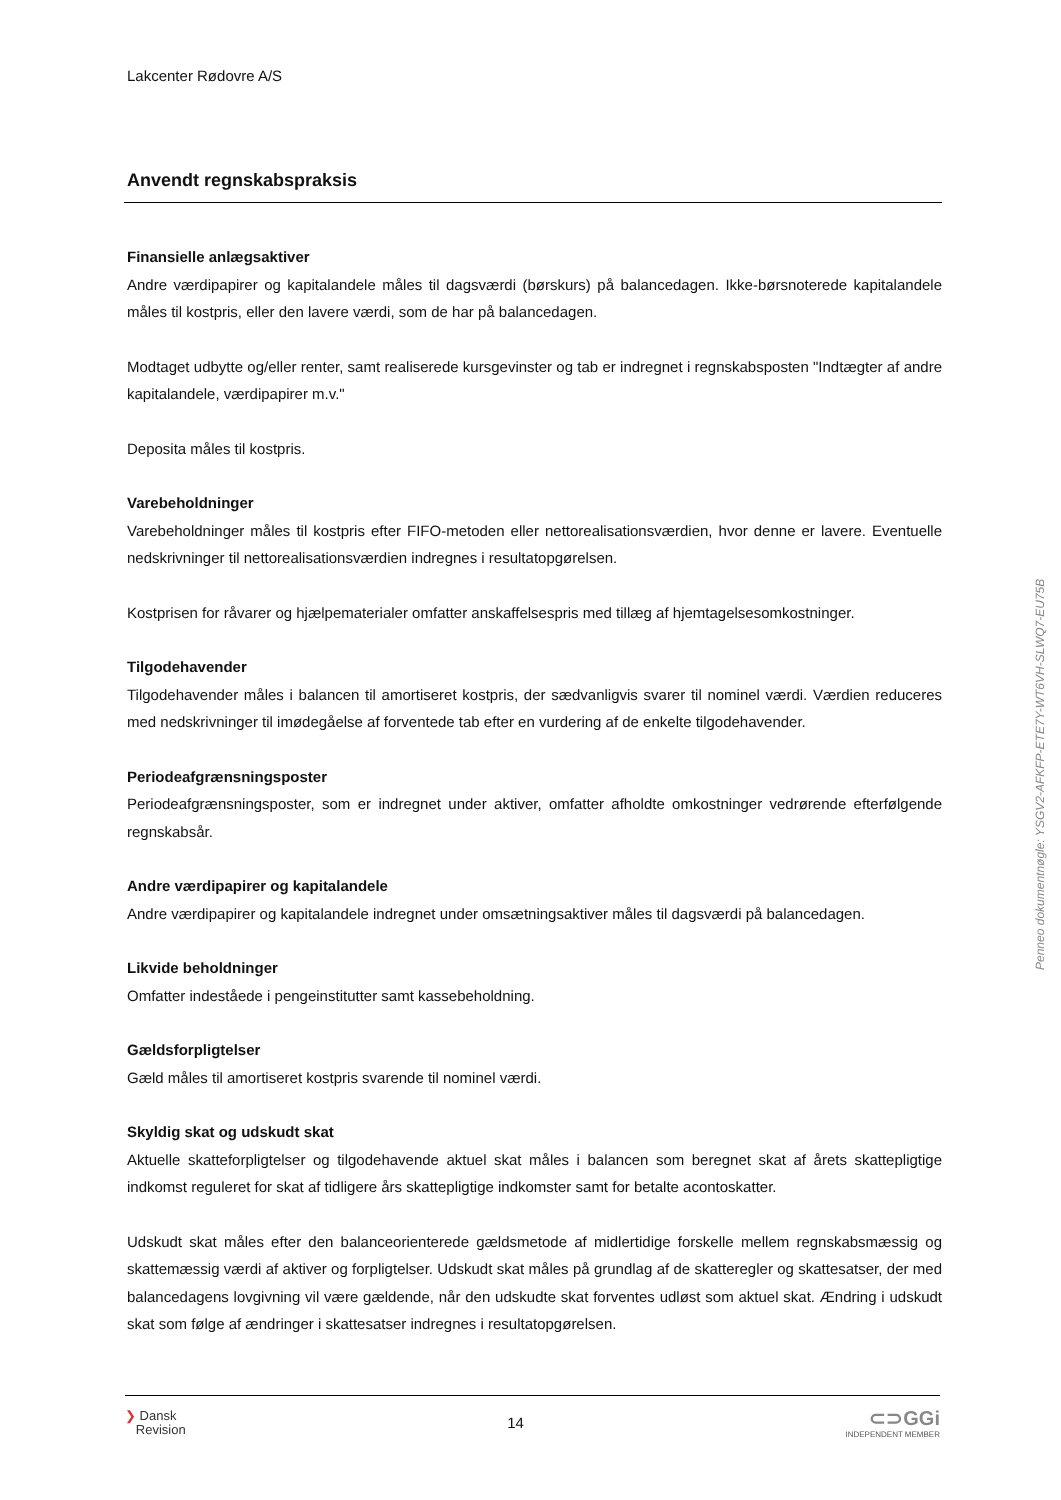Lakcenter Rødovre A/S
Anvendt regnskabspraksis
Finansielle anlægsaktiver
Andre værdipapirer og kapitalandele måles til dagsværdi (børskurs) på balancedagen. Ikke-børsnoterede kapitalandele måles til kostpris, eller den lavere værdi, som de har på balancedagen.
Modtaget udbytte og/eller renter, samt realiserede kursgevinster og tab er indregnet i regnskabsposten "Indtægter af andre kapitalandele, værdipapirer m.v."
Deposita måles til kostpris.
Varebeholdninger
Varebeholdninger måles til kostpris efter FIFO-metoden eller nettorealisationsværdien, hvor denne er lavere. Eventuelle nedskrivninger til nettorealisationsværdien indregnes i resultatopgørelsen.
Kostprisen for råvarer og hjælpematerialer omfatter anskaffelsespris med tillæg af hjemtagelsesomkostninger.
Tilgodehavender
Tilgodehavender måles i balancen til amortiseret kostpris, der sædvanligvis svarer til nominel værdi. Værdien reduceres med nedskrivninger til imødegåelse af forventede tab efter en vurdering af de enkelte tilgodehavender.
Periodeafgrænsningsposter
Periodeafgrænsningsposter, som er indregnet under aktiver, omfatter afholdte omkostninger vedrørende efterfølgende regnskabsår.
Andre værdipapirer og kapitalandele
Andre værdipapirer og kapitalandele indregnet under omsætningsaktiver måles til dagsværdi på balancedagen.
Likvide beholdninger
Omfatter indeståede i pengeinstitutter samt kassebeholdning.
Gældsforpligtelser
Gæld måles til amortiseret kostpris svarende til nominel værdi.
Skyldig skat og udskudt skat
Aktuelle skatteforpligtelser og tilgodehavende aktuel skat måles i balancen som beregnet skat af årets skattepligtige indkomst reguleret for skat af tidligere års skattepligtige indkomster samt for betalte acontoskatter.
Udskudt skat måles efter den balanceorienterede gældsmetode af midlertidige forskelle mellem regnskabsmæssig og skattemæssig værdi af aktiver og forpligtelser. Udskudt skat måles på grundlag af de skatteregler og skattesatser, der med balancedagens lovgivning vil være gældende, når den udskudte skat forventes udløst som aktuel skat. Ændring i udskudt skat som følge af ændringer i skattesatser indregnes i resultatopgørelsen.
Penneo dokumentnøgle: YSGV2-AFKFP-ETE7Y-WT6VH-SLWQ7-EU75B
❯ Dansk
Revision
14
⊂⊃GGi
INDEPENDENT MEMBER